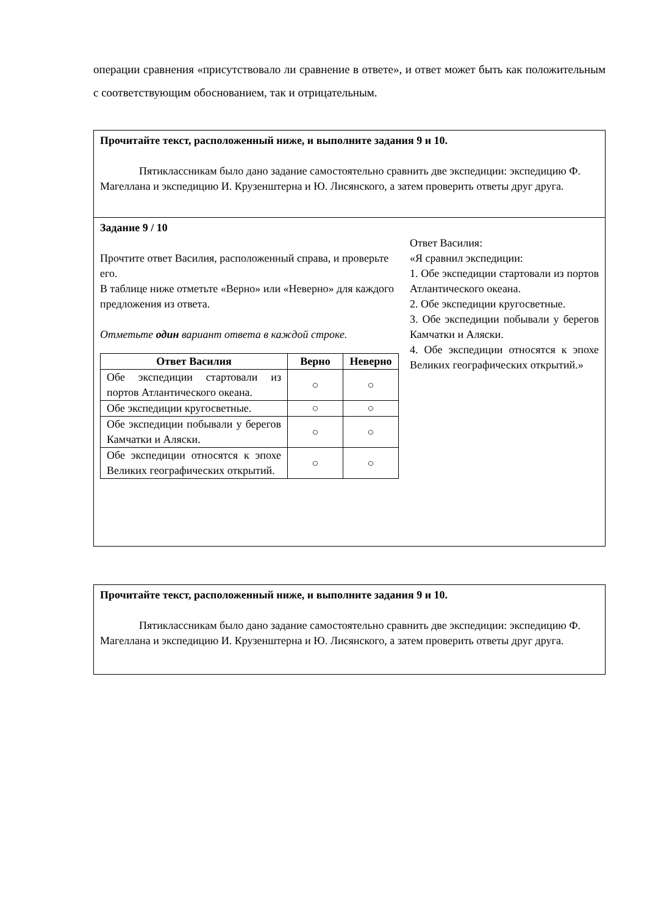операции сравнения «присутствовало ли сравнение в ответе», и ответ может быть как положительным с соответствующим обоснованием, так и отрицательным.
Прочитайте текст, расположенный ниже, и выполните задания 9 и 10.
Пятиклассникам было дано задание самостоятельно сравнить две экспедиции: экспедицию Ф. Магеллана и экспедицию И. Крузенштерна и Ю. Лисянского, а затем проверить ответы друг друга.
Задание 9 / 10
Прочтите ответ Василия, расположенный справа, и проверьте его.
В таблице ниже отметьте «Верно» или «Неверно» для каждого предложения из ответа.
Отметьте один вариант ответа в каждой строке.
| Ответ Василия | Верно | Неверно |
| --- | --- | --- |
| Обе экспедиции стартовали из портов Атлантического океана. | ○ | ○ |
| Обе экспедиции кругосветные. | ○ | ○ |
| Обе экспедиции побывали у берегов Камчатки и Аляски. | ○ | ○ |
| Обе экспедиции относятся к эпохе Великих географических открытий. | ○ | ○ |
Ответ Василия:
«Я сравнил экспедиции:
1. Обе экспедиции стартовали из портов Атлантического океана.
2. Обе экспедиции кругосветные.
3. Обе экспедиции побывали у берегов Камчатки и Аляски.
4. Обе экспедиции относятся к эпохе Великих географических открытий.»
Прочитайте текст, расположенный ниже, и выполните задания 9 и 10.
Пятиклассникам было дано задание самостоятельно сравнить две экспедиции: экспедицию Ф. Магеллана и экспедицию И. Крузенштерна и Ю. Лисянского, а затем проверить ответы друг друга.